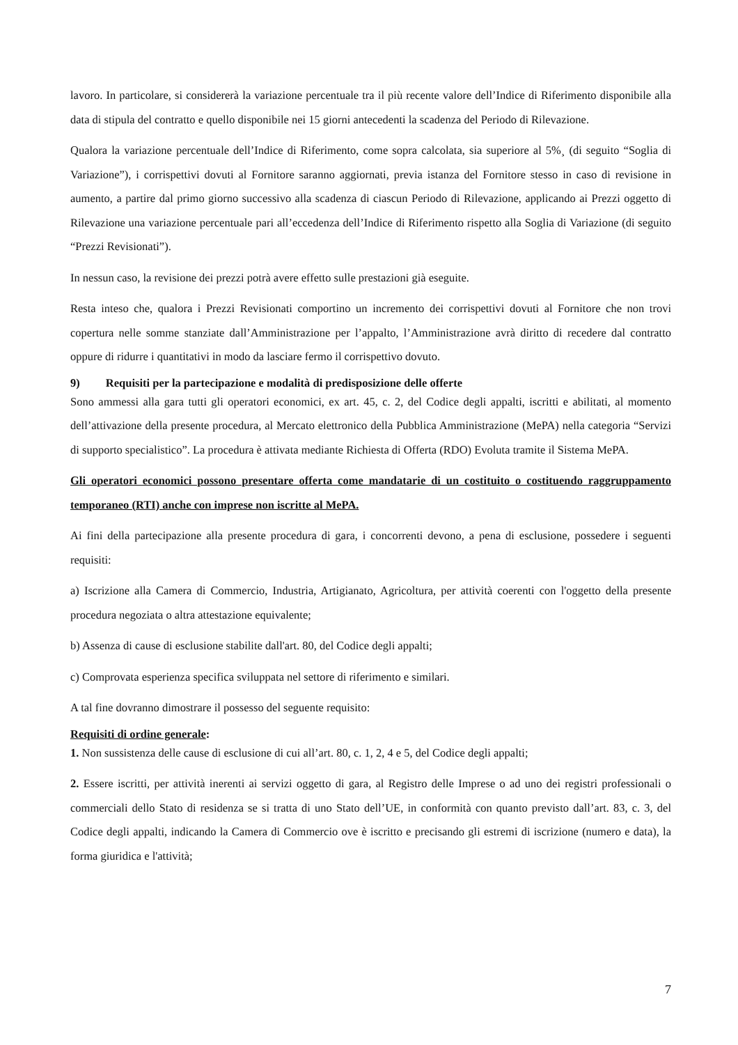lavoro. In particolare, si considererà la variazione percentuale tra il più recente valore dell’Indice di Riferimento disponibile alla data di stipula del contratto e quello disponibile nei 15 giorni antecedenti la scadenza del Periodo di Rilevazione.
Qualora la variazione percentuale dell’Indice di Riferimento, come sopra calcolata, sia superiore al 5%¸ (di seguito “Soglia di Variazione”), i corrispettivi dovuti al Fornitore saranno aggiornati, previa istanza del Fornitore stesso in caso di revisione in aumento, a partire dal primo giorno successivo alla scadenza di ciascun Periodo di Rilevazione, applicando ai Prezzi oggetto di Rilevazione una variazione percentuale pari all’eccedenza dell’Indice di Riferimento rispetto alla Soglia di Variazione (di seguito “Prezzi Revisionati”).
In nessun caso, la revisione dei prezzi potrà avere effetto sulle prestazioni già eseguite.
Resta inteso che, qualora i Prezzi Revisionati comportino un incremento dei corrispettivi dovuti al Fornitore che non trovi copertura nelle somme stanziate dall’Amministrazione per l’appalto, l’Amministrazione avrà diritto di recedere dal contratto oppure di ridurre i quantitativi in modo da lasciare fermo il corrispettivo dovuto.
9) Requisiti per la partecipazione e modalità di predisposizione delle offerte
Sono ammessi alla gara tutti gli operatori economici, ex art. 45, c. 2, del Codice degli appalti, iscritti e abilitati, al momento dell’attivazione della presente procedura, al Mercato elettronico della Pubblica Amministrazione (MePA) nella categoria “Servizi di supporto specialistico”. La procedura è attivata mediante Richiesta di Offerta (RDO) Evoluta tramite il Sistema MePA.
Gli operatori economici possono presentare offerta come mandatarie di un costituito o costituendo raggruppamento temporaneo (RTI) anche con imprese non iscritte al MePA.
Ai fini della partecipazione alla presente procedura di gara, i concorrenti devono, a pena di esclusione, possedere i seguenti requisiti:
a) Iscrizione alla Camera di Commercio, Industria, Artigianato, Agricoltura, per attività coerenti con l'oggetto della presente procedura negoziata o altra attestazione equivalente;
b) Assenza di cause di esclusione stabilite dall'art. 80, del Codice degli appalti;
c) Comprovata esperienza specifica sviluppata nel settore di riferimento e similari.
A tal fine dovranno dimostrare il possesso del seguente requisito:
Requisiti di ordine generale:
1. Non sussistenza delle cause di esclusione di cui all’art. 80, c. 1, 2, 4 e 5, del Codice degli appalti;
2. Essere iscritti, per attività inerenti ai servizi oggetto di gara, al Registro delle Imprese o ad uno dei registri professionali o commerciali dello Stato di residenza se si tratta di uno Stato dell’UE, in conformità con quanto previsto dall’art. 83, c. 3, del Codice degli appalti, indicando la Camera di Commercio ove è iscritto e precisando gli estremi di iscrizione (numero e data), la forma giuridica e l'attività;
7